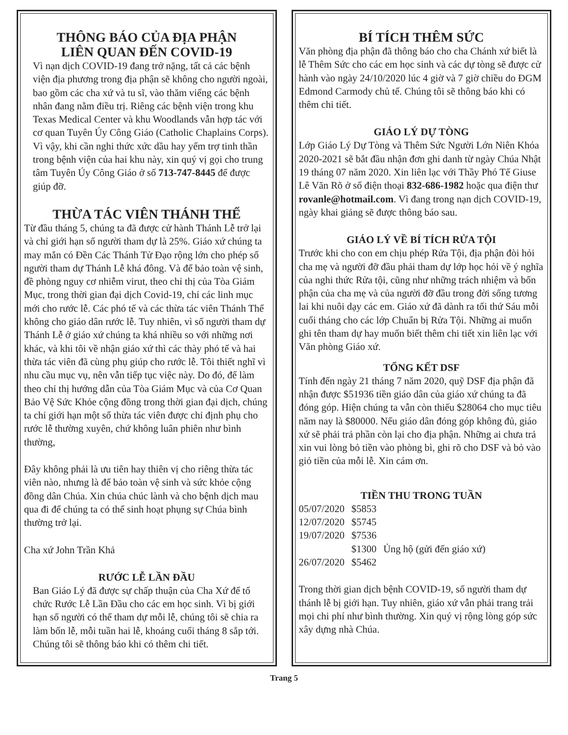THÔNG BÁO CỦA ĐỊA PHẬN
LIÊN QUAN ĐẾN COVID-19
Vì nạn dịch COVID-19 đang trở nặng, tất cả các bệnh viện địa phương trong địa phận sẽ không cho người ngoài, bao gồm các cha xứ và tu sĩ, vào thăm viếng các bệnh nhân đang nằm điều trị. Riêng các bệnh viện trong khu Texas Medical Center và khu Woodlands vẫn hợp tác với cơ quan Tuyên Úy Công Giáo (Catholic Chaplains Corps). Vì vậy, khi cần nghi thức xức dầu hay yểm trợ tinh thần trong bệnh viện của hai khu này, xin quý vị gọi cho trung tâm Tuyên Úy Công Giáo ở số 713-747-8445 để được giúp đỡ.
THỪA TÁC VIÊN THÁNH THỂ
Từ đầu tháng 5, chúng ta đã được cử hành Thánh Lễ trở lại và chỉ giới hạn số người tham dự là 25%. Giáo xứ chúng ta may mắn có Đền Các Thánh Tử Đạo rộng lớn cho phép số người tham dự Thánh Lễ khá đông. Và để bảo toàn vệ sinh, đề phòng nguy cơ nhiễm virut, theo chỉ thị của Tòa Giám Mục, trong thời gian đại dịch Covid-19, chỉ các linh mục mới cho rước lễ. Các phó tế và các thừa tác viên Thánh Thể không cho giáo dân rước lễ. Tuy nhiên, vì số người tham dự Thánh Lễ ở giáo xứ chúng ta khá nhiều so với những nơi khác, và khi tôi về nhận giáo xứ thì các thày phó tế và hai thừa tác viên đã cùng phụ giúp cho rước lễ. Tôi thiết nghĩ vì nhu cầu mục vụ, nên vẫn tiếp tục việc này. Do đó, để làm theo chỉ thị hướng dẫn của Tòa Giám Mục và của Cơ Quan Bảo Vệ Sức Khỏe cộng đồng trong thời gian đại dịch, chúng ta chỉ giới hạn một số thừa tác viên được chỉ định phụ cho rước lễ thường xuyên, chứ không luân phiên như bình thường,
Đây không phải là ưu tiên hay thiên vị cho riêng thừa tác viên nào, nhưng là để bảo toàn vệ sinh và sức khỏe cộng đồng dân Chúa. Xin chúa chúc lành và cho bệnh dịch mau qua đi để chúng ta có thể sinh hoạt phụng sự Chúa bình thường trở lại.
Cha xứ John Trần Khả
RƯỚC LỄ LẦN ĐẦU
Ban Giáo Lý đã được sự chấp thuận của Cha Xứ để tổ chức Rước Lễ Lần Đầu cho các em học sinh. Vì bị giới hạn số người có thể tham dự mỗi lễ, chúng tôi sẽ chia ra làm bốn lễ, mỗi tuần hai lễ, khoảng cuối tháng 8 sắp tới. Chúng tôi sẽ thông báo khi có thêm chi tiết.
BÍ TÍCH THÊM SỨC
Văn phòng địa phận đã thông báo cho cha Chánh xứ biết là lễ Thêm Sức cho các em học sinh và các dự tòng sẽ được cử hành vào ngày 24/10/2020 lúc 4 giờ và 7 giờ chiều do ĐGM Edmond Carmody chủ tế. Chúng tôi sẽ thông báo khi có thêm chi tiết.
GIÁO LÝ DỰ TÒNG
Lớp Giáo Lý Dự Tòng và Thêm Sức Người Lớn Niên Khóa 2020-2021 sẽ bắt đầu nhận đơn ghi danh từ ngày Chúa Nhật 19 tháng 07 năm 2020. Xin liên lạc với Thầy Phó Tế Giuse Lê Văn Rõ ở số điện thoại 832-686-1982 hoặc qua điện thư rovanle@hotmail.com. Vì đang trong nạn dịch COVID-19, ngày khai giảng sẽ được thông báo sau.
GIÁO LÝ VỀ BÍ TÍCH RỬA TỘI
Trước khi cho con em chịu phép Rửa Tội, địa phận đòi hỏi cha mẹ và người đỡ đầu phải tham dự lớp học hỏi về ý nghĩa của nghi thức Rửa tội, cũng như những trách nhiệm và bổn phận của cha mẹ và của người đỡ đầu trong đời sống tương lai khi nuôi dạy các em. Giáo xứ đã dành ra tối thứ Sáu mỗi cuối tháng cho các lớp Chuẩn bị Rửa Tội. Những ai muốn ghi tên tham dự hay muốn biết thêm chi tiết xin liên lạc với Văn phòng Giáo xứ.
TỔNG KẾT DSF
Tính đến ngày 21 tháng 7 năm 2020, quỹ DSF địa phận đã nhận được $51936 tiền giáo dân của giáo xứ chúng ta đã đóng góp. Hiện chúng ta vẫn còn thiếu $28064 cho mục tiêu năm nay là $80000. Nếu giáo dân đóng góp không đủ, giáo xứ sẽ phải trả phần còn lại cho địa phận. Những ai chưa trả xin vui lòng bỏ tiền vào phòng bì, ghi rõ cho DSF và bỏ vào giỏ tiền của mỗi lễ. Xin cám ơn.
TIỀN THU TRONG TUẦN
| 05/07/2020 | $5853 | |
| 12/07/2020 | $5745 | |
| 19/07/2020 | $7536 | |
| | $1300 | Ủng hộ (gửi đến giáo xứ) |
| 26/07/2020 | $5462 | |
Trong thời gian dịch bệnh COVID-19, số người tham dự thánh lễ bị giới hạn. Tuy nhiên, giáo xứ vẫn phải trang trải mọi chi phí như bình thường. Xin quý vị rộng lòng góp sức xây dựng nhà Chúa.
Trang 5